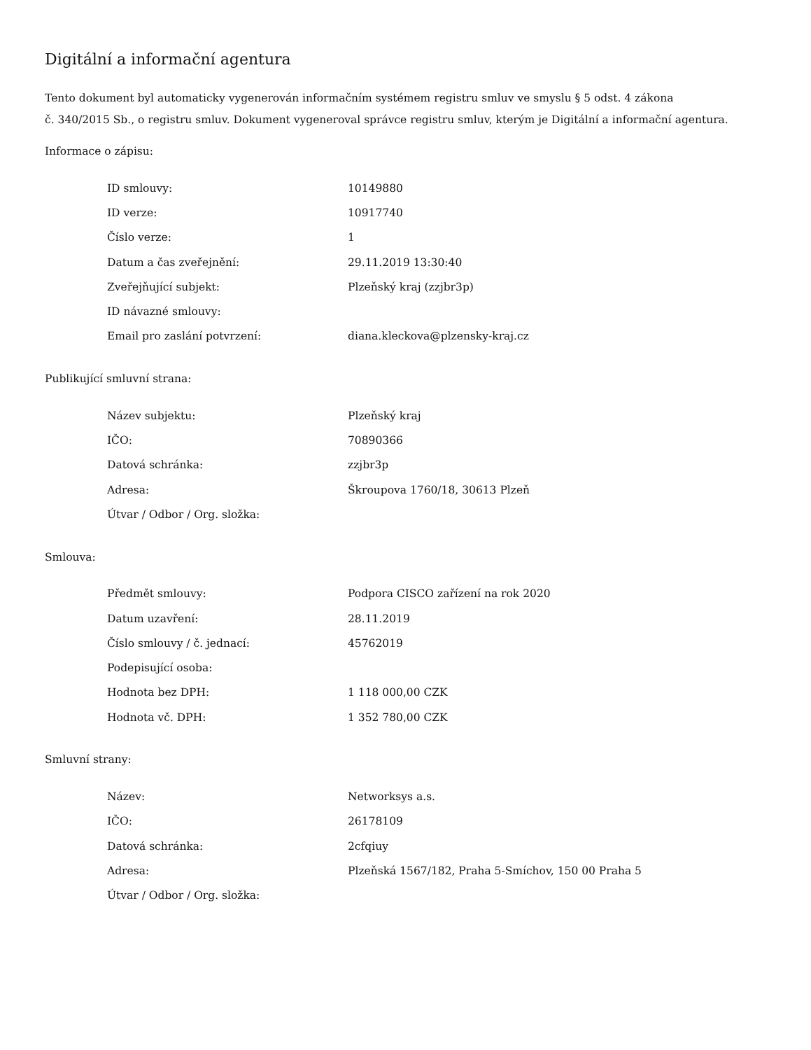Digitální a informační agentura
Tento dokument byl automaticky vygenerován informačním systémem registru smluv ve smyslu § 5 odst. 4 zákona
č. 340/2015 Sb., o registru smluv. Dokument vygeneroval správce registru smluv, kterým je Digitální a informační agentura.
Informace o zápisu:
| ID smlouvy: | 10149880 |
| ID verze: | 10917740 |
| Číslo verze: | 1 |
| Datum a čas zveřejnění: | 29.11.2019 13:30:40 |
| Zveřejňující subjekt: | Plzeňský kraj (zzjbr3p) |
| ID návazné smlouvy: | |
| Email pro zaslání potvrzení: | diana.kleckova@plzensky-kraj.cz |
Publikující smluvní strana:
| Název subjektu: | Plzeňský kraj |
| IČO: | 70890366 |
| Datová schránka: | zzjbr3p |
| Adresa: | Škroupova 1760/18, 30613 Plzeň |
| Útvar / Odbor / Org. složka: | |
Smlouva:
| Předmět smlouvy: | Podpora CISCO zařízení na rok 2020 |
| Datum uzavření: | 28.11.2019 |
| Číslo smlouvy / č. jednací: | 45762019 |
| Podepisující osoba: | |
| Hodnota bez DPH: | 1 118 000,00 CZK |
| Hodnota vč. DPH: | 1 352 780,00 CZK |
Smluvní strany:
| Název: | Networksys a.s. |
| IČO: | 26178109 |
| Datová schránka: | 2cfqiuy |
| Adresa: | Plzeňská 1567/182, Praha 5-Smíchov, 150 00 Praha 5 |
| Útvar / Odbor / Org. složka: | |